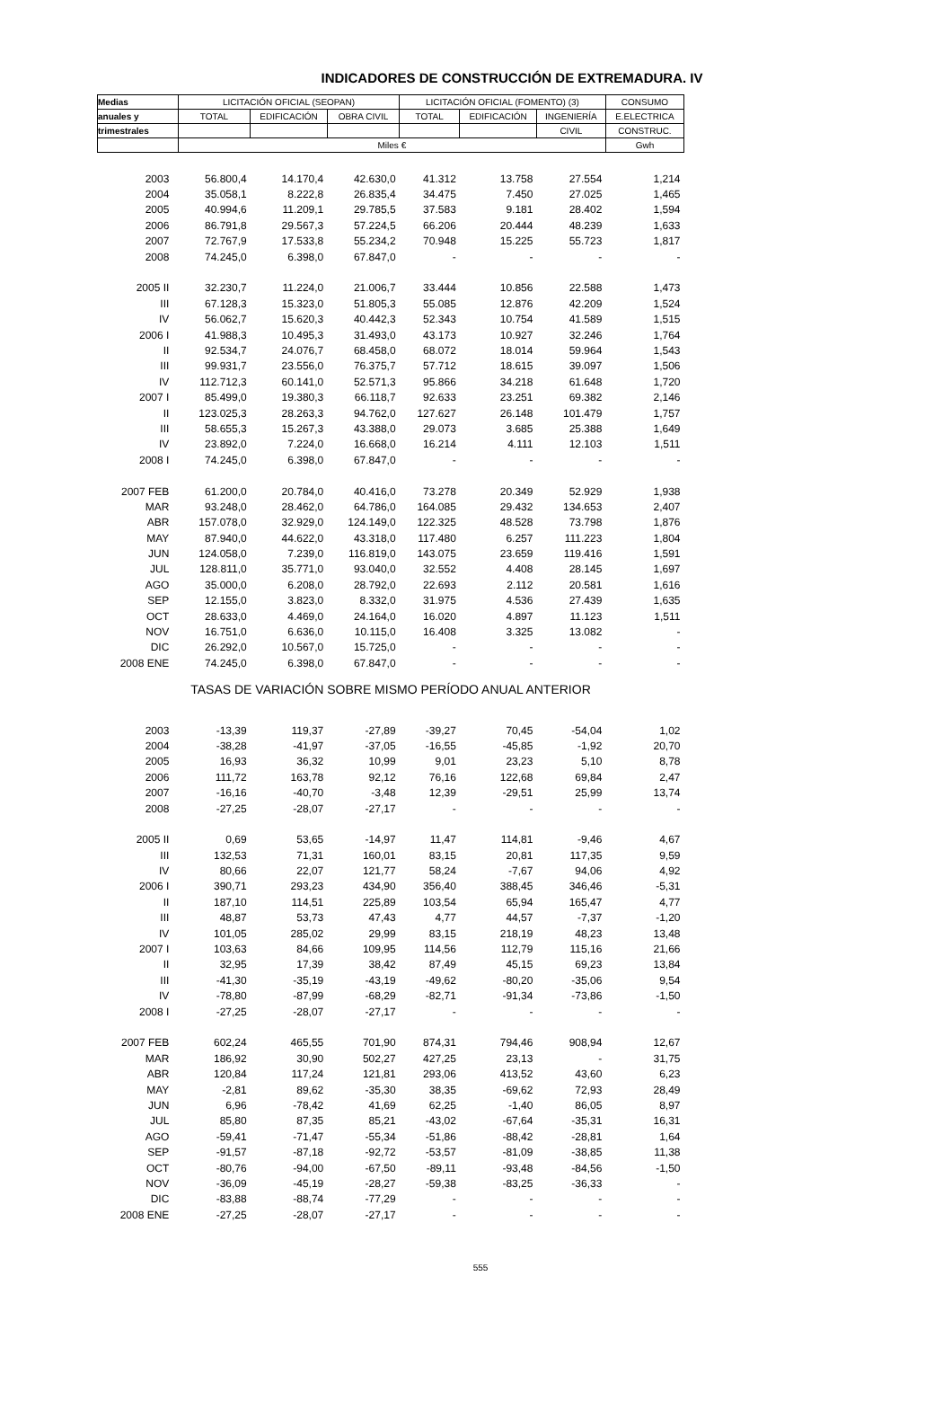INDICADORES DE CONSTRUCCIÓN DE EXTREMADURA. IV
| Medias | LICITACIÓN OFICIAL (SEOPAN) | | | LICITACIÓN OFICIAL (FOMENTO) (3) | | | CONSUMO |
| --- | --- | --- | --- | --- | --- | --- | --- |
| anuales y | TOTAL | EDIFICACIÓN | OBRA CIVIL | TOTAL | EDIFICACIÓN | INGENIERÍA | E.ELECTRICA |
| trimestrales | | | | | | CIVIL | CONSTRUC. |
| | Miles € | | | | | | Gwh |
| 2003 | 56.800,4 | 14.170,4 | 42.630,0 | 41.312 | 13.758 | 27.554 | 1,214 |
| 2004 | 35.058,1 | 8.222,8 | 26.835,4 | 34.475 | 7.450 | 27.025 | 1,465 |
| 2005 | 40.994,6 | 11.209,1 | 29.785,5 | 37.583 | 9.181 | 28.402 | 1,594 |
| 2006 | 86.791,8 | 29.567,3 | 57.224,5 | 66.206 | 20.444 | 48.239 | 1,633 |
| 2007 | 72.767,9 | 17.533,8 | 55.234,2 | 70.948 | 15.225 | 55.723 | 1,817 |
| 2008 | 74.245,0 | 6.398,0 | 67.847,0 | - | - | - | - |
| 2005 II | 32.230,7 | 11.224,0 | 21.006,7 | 33.444 | 10.856 | 22.588 | 1,473 |
| III | 67.128,3 | 15.323,0 | 51.805,3 | 55.085 | 12.876 | 42.209 | 1,524 |
| IV | 56.062,7 | 15.620,3 | 40.442,3 | 52.343 | 10.754 | 41.589 | 1,515 |
| 2006 I | 41.988,3 | 10.495,3 | 31.493,0 | 43.173 | 10.927 | 32.246 | 1,764 |
| II | 92.534,7 | 24.076,7 | 68.458,0 | 68.072 | 18.014 | 59.964 | 1,543 |
| III | 99.931,7 | 23.556,0 | 76.375,7 | 57.712 | 18.615 | 39.097 | 1,506 |
| IV | 112.712,3 | 60.141,0 | 52.571,3 | 95.866 | 34.218 | 61.648 | 1,720 |
| 2007 I | 85.499,0 | 19.380,3 | 66.118,7 | 92.633 | 23.251 | 69.382 | 2,146 |
| II | 123.025,3 | 28.263,3 | 94.762,0 | 127.627 | 26.148 | 101.479 | 1,757 |
| III | 58.655,3 | 15.267,3 | 43.388,0 | 29.073 | 3.685 | 25.388 | 1,649 |
| IV | 23.892,0 | 7.224,0 | 16.668,0 | 16.214 | 4.111 | 12.103 | 1,511 |
| 2008 I | 74.245,0 | 6.398,0 | 67.847,0 | - | - | - | - |
| 2007 FEB | 61.200,0 | 20.784,0 | 40.416,0 | 73.278 | 20.349 | 52.929 | 1,938 |
| MAR | 93.248,0 | 28.462,0 | 64.786,0 | 164.085 | 29.432 | 134.653 | 2,407 |
| ABR | 157.078,0 | 32.929,0 | 124.149,0 | 122.325 | 48.528 | 73.798 | 1,876 |
| MAY | 87.940,0 | 44.622,0 | 43.318,0 | 117.480 | 6.257 | 111.223 | 1,804 |
| JUN | 124.058,0 | 7.239,0 | 116.819,0 | 143.075 | 23.659 | 119.416 | 1,591 |
| JUL | 128.811,0 | 35.771,0 | 93.040,0 | 32.552 | 4.408 | 28.145 | 1,697 |
| AGO | 35.000,0 | 6.208,0 | 28.792,0 | 22.693 | 2.112 | 20.581 | 1,616 |
| SEP | 12.155,0 | 3.823,0 | 8.332,0 | 31.975 | 4.536 | 27.439 | 1,635 |
| OCT | 28.633,0 | 4.469,0 | 24.164,0 | 16.020 | 4.897 | 11.123 | 1,511 |
| NOV | 16.751,0 | 6.636,0 | 10.115,0 | 16.408 | 3.325 | 13.082 | - |
| DIC | 26.292,0 | 10.567,0 | 15.725,0 | - | - | - | - |
| 2008 ENE | 74.245,0 | 6.398,0 | 67.847,0 | - | - | - | - |
| TASAS DE VARIACIÓN SOBRE MISMO PERÍODO ANUAL ANTERIOR | | | | | | | |
| 2003 | -13,39 | 119,37 | -27,89 | -39,27 | 70,45 | -54,04 | 1,02 |
| 2004 | -38,28 | -41,97 | -37,05 | -16,55 | -45,85 | -1,92 | 20,70 |
| 2005 | 16,93 | 36,32 | 10,99 | 9,01 | 23,23 | 5,10 | 8,78 |
| 2006 | 111,72 | 163,78 | 92,12 | 76,16 | 122,68 | 69,84 | 2,47 |
| 2007 | -16,16 | -40,70 | -3,48 | 12,39 | -29,51 | 25,99 | 13,74 |
| 2008 | -27,25 | -28,07 | -27,17 | - | - | - | - |
| 2005 II | 0,69 | 53,65 | -14,97 | 11,47 | 114,81 | -9,46 | 4,67 |
| III | 132,53 | 71,31 | 160,01 | 83,15 | 20,81 | 117,35 | 9,59 |
| IV | 80,66 | 22,07 | 121,77 | 58,24 | -7,67 | 94,06 | 4,92 |
| 2006 I | 390,71 | 293,23 | 434,90 | 356,40 | 388,45 | 346,46 | -5,31 |
| II | 187,10 | 114,51 | 225,89 | 103,54 | 65,94 | 165,47 | 4,77 |
| III | 48,87 | 53,73 | 47,43 | 4,77 | 44,57 | -7,37 | -1,20 |
| IV | 101,05 | 285,02 | 29,99 | 83,15 | 218,19 | 48,23 | 13,48 |
| 2007 I | 103,63 | 84,66 | 109,95 | 114,56 | 112,79 | 115,16 | 21,66 |
| II | 32,95 | 17,39 | 38,42 | 87,49 | 45,15 | 69,23 | 13,84 |
| III | -41,30 | -35,19 | -43,19 | -49,62 | -80,20 | -35,06 | 9,54 |
| IV | -78,80 | -87,99 | -68,29 | -82,71 | -91,34 | -73,86 | -1,50 |
| 2008 I | -27,25 | -28,07 | -27,17 | - | - | - | - |
| 2007 FEB | 602,24 | 465,55 | 701,90 | 874,31 | 794,46 | 908,94 | 12,67 |
| MAR | 186,92 | 30,90 | 502,27 | 427,25 | 23,13 | - | 31,75 |
| ABR | 120,84 | 117,24 | 121,81 | 293,06 | 413,52 | 43,60 | 6,23 |
| MAY | -2,81 | 89,62 | -35,30 | 38,35 | -69,62 | 72,93 | 28,49 |
| JUN | 6,96 | -78,42 | 41,69 | 62,25 | -1,40 | 86,05 | 8,97 |
| JUL | 85,80 | 87,35 | 85,21 | -43,02 | -67,64 | -35,31 | 16,31 |
| AGO | -59,41 | -71,47 | -55,34 | -51,86 | -88,42 | -28,81 | 1,64 |
| SEP | -91,57 | -87,18 | -92,72 | -53,57 | -81,09 | -38,85 | 11,38 |
| OCT | -80,76 | -94,00 | -67,50 | -89,11 | -93,48 | -84,56 | -1,50 |
| NOV | -36,09 | -45,19 | -28,27 | -59,38 | -83,25 | -36,33 | - |
| DIC | -83,88 | -88,74 | -77,29 | - | - | - | - |
| 2008 ENE | -27,25 | -28,07 | -27,17 | - | - | - | - |
555